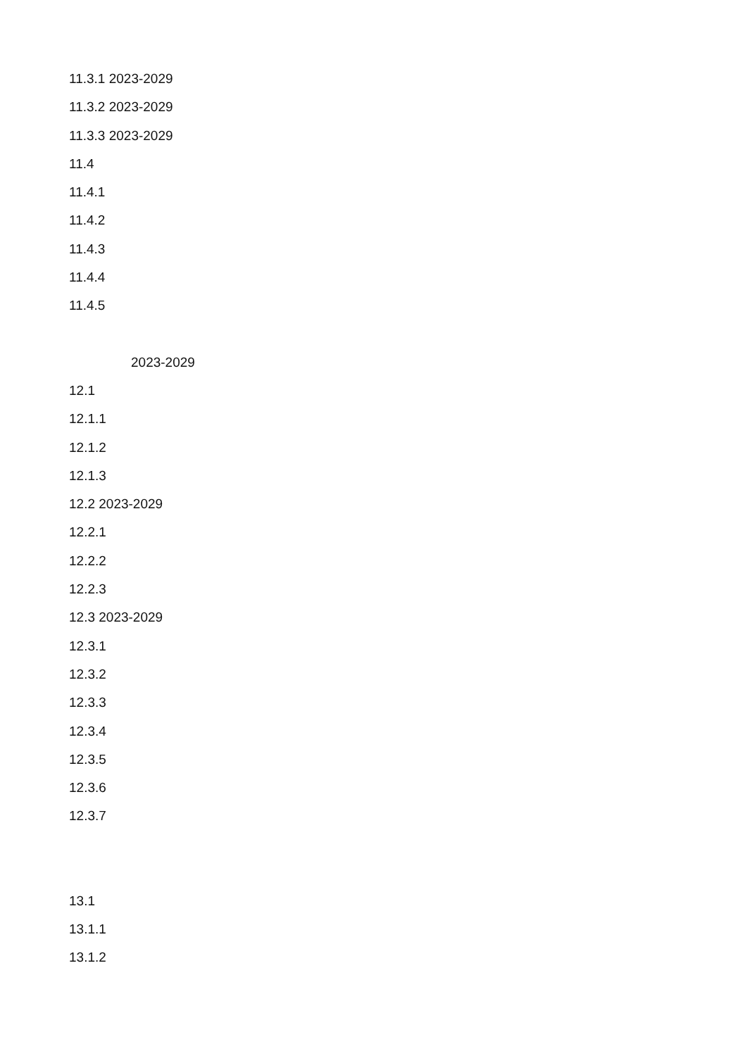11.3.1 2023-2029
11.3.2 2023-2029
11.3.3 2023-2029
11.4
11.4.1
11.4.2
11.4.3
11.4.4
11.4.5
2023-2029
12.1
12.1.1
12.1.2
12.1.3
12.2 2023-2029
12.2.1
12.2.2
12.2.3
12.3 2023-2029
12.3.1
12.3.2
12.3.3
12.3.4
12.3.5
12.3.6
12.3.7
13.1
13.1.1
13.1.2